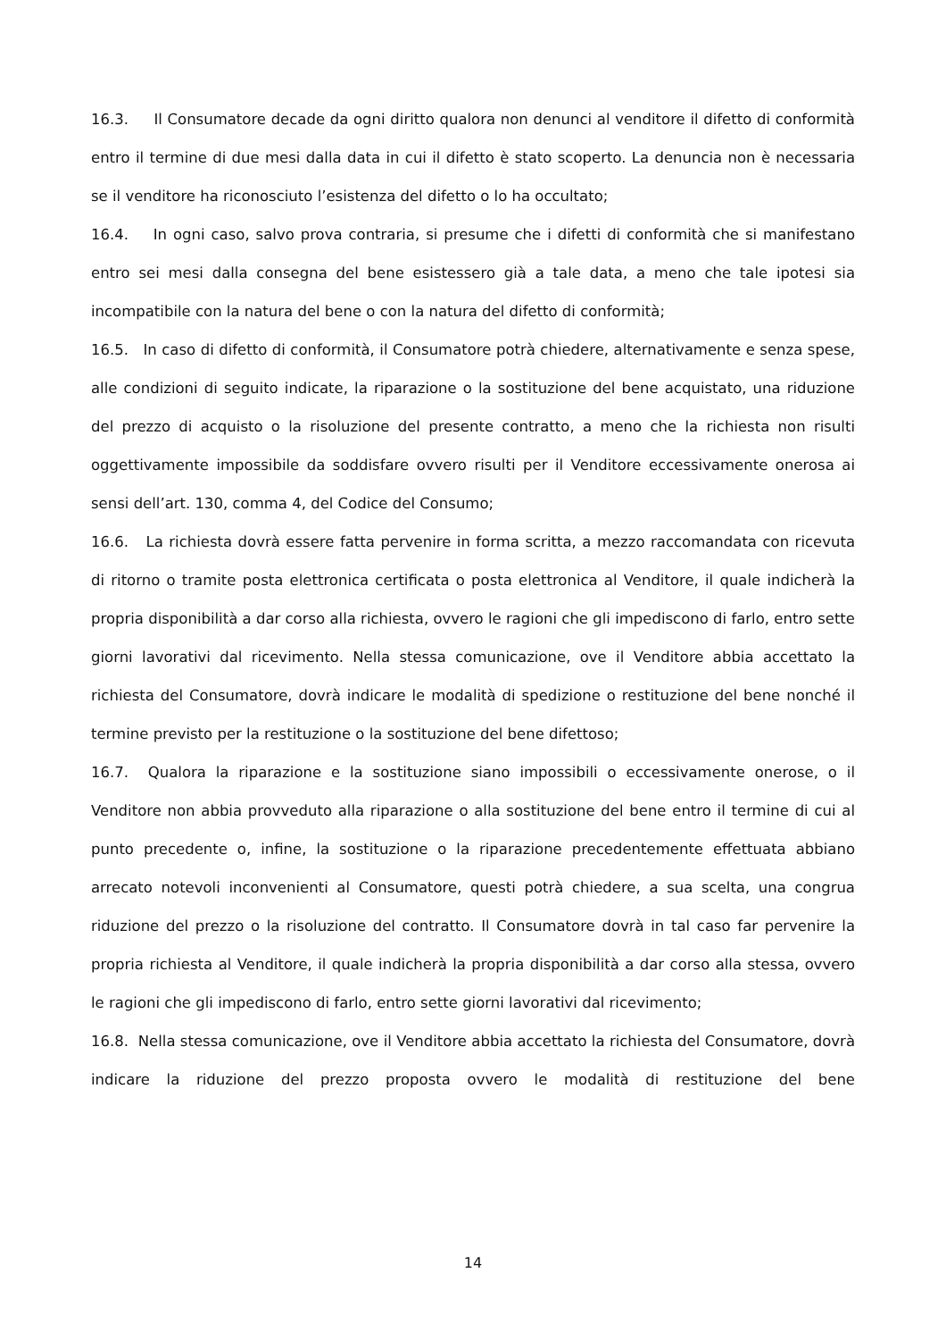16.3. Il Consumatore decade da ogni diritto qualora non denunci al venditore il difetto di conformità entro il termine di due mesi dalla data in cui il difetto è stato scoperto. La denuncia non è necessaria se il venditore ha riconosciuto l’esistenza del difetto o lo ha occultato;
16.4. In ogni caso, salvo prova contraria, si presume che i difetti di conformità che si manifestano entro sei mesi dalla consegna del bene esistessero già a tale data, a meno che tale ipotesi sia incompatibile con la natura del bene o con la natura del difetto di conformità;
16.5. In caso di difetto di conformità, il Consumatore potrà chiedere, alternativamente e senza spese, alle condizioni di seguito indicate, la riparazione o la sostituzione del bene acquistato, una riduzione del prezzo di acquisto o la risoluzione del presente contratto, a meno che la richiesta non risulti oggettivamente impossibile da soddisfare ovvero risulti per il Venditore eccessivamente onerosa ai sensi dell’art. 130, comma 4, del Codice del Consumo;
16.6. La richiesta dovrà essere fatta pervenire in forma scritta, a mezzo raccomandata con ricevuta di ritorno o tramite posta elettronica certificata o posta elettronica al Venditore, il quale indicherà la propria disponibilità a dar corso alla richiesta, ovvero le ragioni che gli impediscono di farlo, entro sette giorni lavorativi dal ricevimento. Nella stessa comunicazione, ove il Venditore abbia accettato la richiesta del Consumatore, dovrà indicare le modalità di spedizione o restituzione del bene nonché il termine previsto per la restituzione o la sostituzione del bene difettoso;
16.7. Qualora la riparazione e la sostituzione siano impossibili o eccessivamente onerose, o il Venditore non abbia provveduto alla riparazione o alla sostituzione del bene entro il termine di cui al punto precedente o, infine, la sostituzione o la riparazione precedentemente effettuata abbiano arrecato notevoli inconvenienti al Consumatore, questi potrà chiedere, a sua scelta, una congrua riduzione del prezzo o la risoluzione del contratto. Il Consumatore dovrà in tal caso far pervenire la propria richiesta al Venditore, il quale indicherà la propria disponibilità a dar corso alla stessa, ovvero le ragioni che gli impediscono di farlo, entro sette giorni lavorativi dal ricevimento;
16.8. Nella stessa comunicazione, ove il Venditore abbia accettato la richiesta del Consumatore, dovrà indicare la riduzione del prezzo proposta ovvero le modalità di restituzione del bene
14